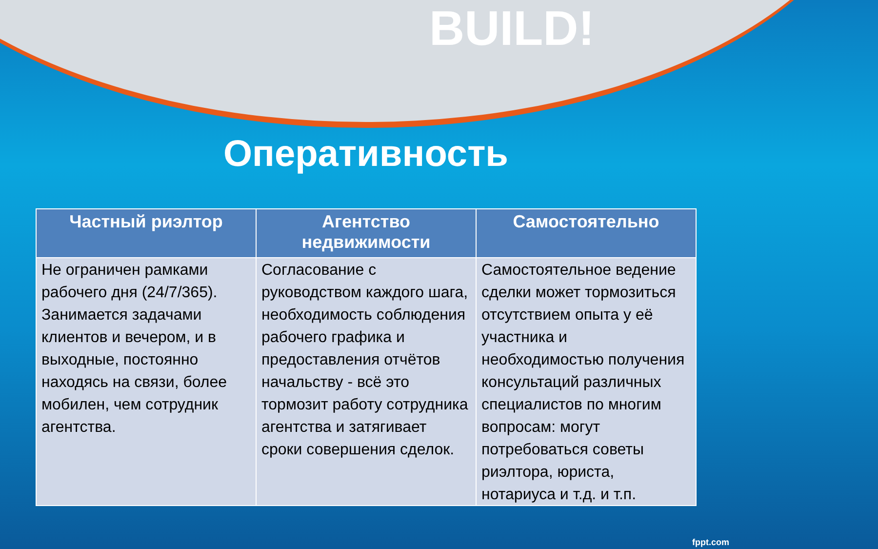BUILD!
Оперативность
| Частный риэлтор | Агентство недвижимости | Самостоятельно |
| --- | --- | --- |
| Не ограничен рамками рабочего дня (24/7/365). Занимается задачами клиентов и вечером, и в выходные, постоянно находясь на связи, более мобилен, чем сотрудник агентства. | Согласование с руководством каждого шага, необходимость соблюдения рабочего графика и предоставления отчётов начальству - всё это тормозит работу сотрудника агентства и затягивает сроки совершения сделок. | Самостоятельное ведение сделки может тормозиться отсутствием опыта у её участника и необходимостью получения консультаций различных специалистов по многим вопросам: могут потребоваться советы риэлтора, юриста, нотариуса и т.д. и т.п. |
fppt.com